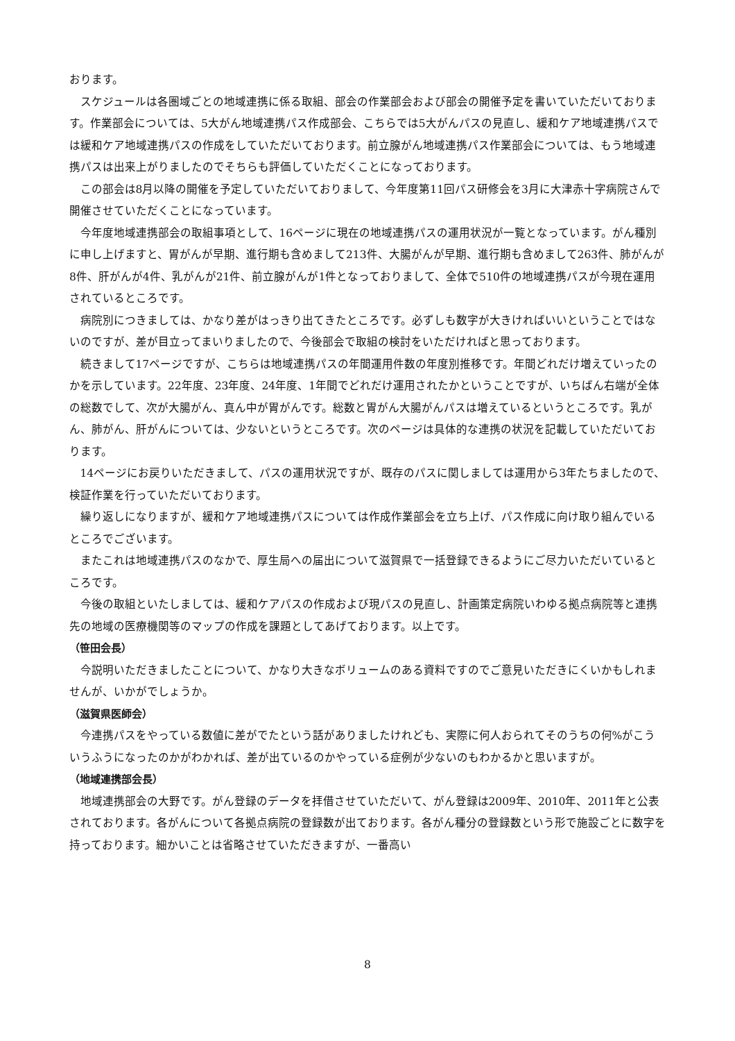おります。
スケジュールは各圏域ごとの地域連携に係る取組、部会の作業部会および部会の開催予定を書いていただいております。作業部会については、5大がん地域連携パス作成部会、こちらでは5大がんパスの見直し、緩和ケア地域連携パスでは緩和ケア地域連携パスの作成をしていただいております。前立腺がん地域連携パス作業部会については、もう地域連携パスは出来上がりましたのでそちらも評価していただくことになっております。
この部会は8月以降の開催を予定していただいておりまして、今年度第11回パス研修会を3月に大津赤十字病院さんで開催させていただくことになっています。
今年度地域連携部会の取組事項として、16ページに現在の地域連携パスの運用状況が一覧となっています。がん種別に申し上げますと、胃がんが早期、進行期も含めまして213件、大腸がんが早期、進行期も含めまして263件、肺がんが8件、肝がんが4件、乳がんが21件、前立腺がんが1件となっておりまして、全体で510件の地域連携パスが今現在運用されているところです。
病院別につきましては、かなり差がはっきり出てきたところです。必ずしも数字が大きければいいということではないのですが、差が目立ってまいりましたので、今後部会で取組の検討をいただければと思っております。
続きまして17ページですが、こちらは地域連携パスの年間運用件数の年度別推移です。年間どれだけ増えていったのかを示しています。22年度、23年度、24年度、1年間でどれだけ運用されたかということですが、いちばん右端が全体の総数でして、次が大腸がん、真ん中が胃がんです。総数と胃がん大腸がんパスは増えているというところです。乳がん、肺がん、肝がんについては、少ないというところです。次のページは具体的な連携の状況を記載していただいております。
14ページにお戻りいただきまして、パスの運用状況ですが、既存のパスに関しましては運用から3年たちましたので、検証作業を行っていただいております。
繰り返しになりますが、緩和ケア地域連携パスについては作成作業部会を立ち上げ、パス作成に向け取り組んでいるところでございます。
またこれは地域連携パスのなかで、厚生局への届出について滋賀県で一括登録できるようにご尽力いただいているところです。
今後の取組といたしましては、緩和ケアパスの作成および現パスの見直し、計画策定病院いわゆる拠点病院等と連携先の地域の医療機関等のマップの作成を課題としてあげております。以上です。
（笹田会長）
今説明いただきましたことについて、かなり大きなボリュームのある資料ですのでご意見いただきにくいかもしれませんが、いかがでしょうか。
（滋賀県医師会）
今連携パスをやっている数値に差がでたという話がありましたけれども、実際に何人おられてそのうちの何%がこういうふうになったのかがわかれば、差が出ているのかやっている症例が少ないのもわかるかと思いますが。
（地域連携部会長）
地域連携部会の大野です。がん登録のデータを拝借させていただいて、がん登録は2009年、2010年、2011年と公表されております。各がんについて各拠点病院の登録数が出ております。各がん種分の登録数という形で施設ごとに数字を持っております。細かいことは省略させていただきますが、一番高い
8